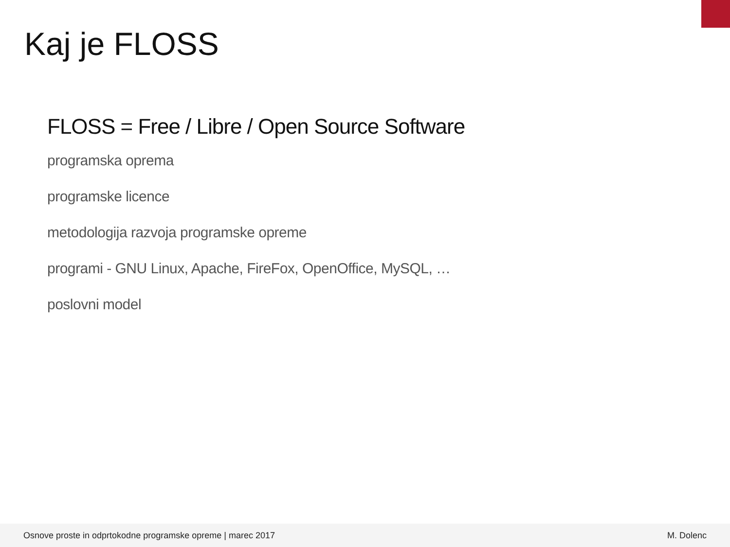Kaj je FLOSS
FLOSS = Free / Libre / Open Source Software
programska oprema
programske licence
metodologija razvoja programske opreme
programi - GNU Linux, Apache, FireFox, OpenOffice, MySQL, …
poslovni model
Osnove proste in odprtokodne programske opreme | marec 2017 M. Dolenc